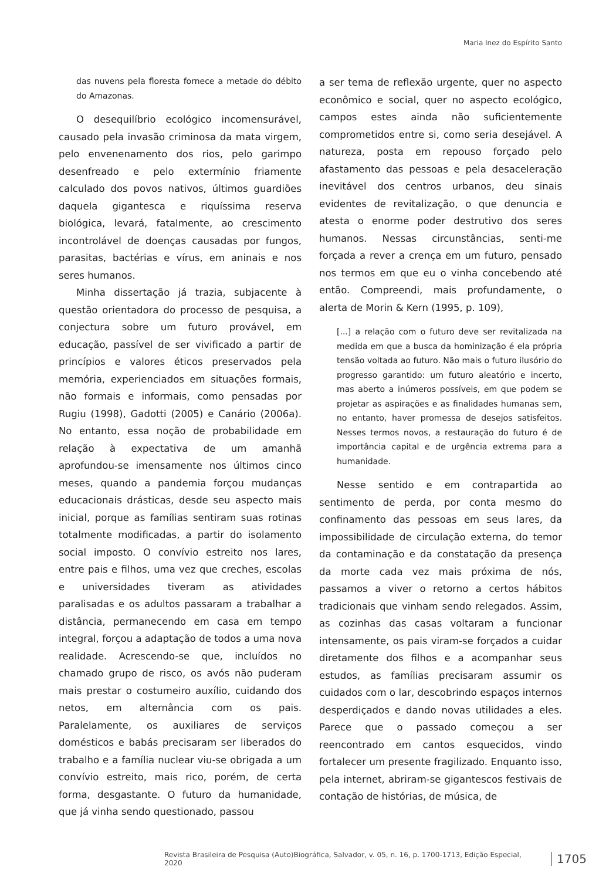Maria Inez do Espírito Santo
das nuvens pela floresta fornece a metade do débito do Amazonas.
O desequilíbrio ecológico incomensurável, causado pela invasão criminosa da mata virgem, pelo envenenamento dos rios, pelo garimpo desenfreado e pelo extermínio friamente calculado dos povos nativos, últimos guardiões daquela gigantesca e riquíssima reserva biológica, levará, fatalmente, ao crescimento incontrolável de doenças causadas por fungos, parasitas, bactérias e vírus, em aninais e nos seres humanos.
Minha dissertação já trazia, subjacente à questão orientadora do processo de pesquisa, a conjectura sobre um futuro provável, em educação, passível de ser vivificado a partir de princípios e valores éticos preservados pela memória, experienciados em situações formais, não formais e informais, como pensadas por Rugiu (1998), Gadotti (2005) e Canário (2006a). No entanto, essa noção de probabilidade em relação à expectativa de um amanhã aprofundou-se imensamente nos últimos cinco meses, quando a pandemia forçou mudanças educacionais drásticas, desde seu aspecto mais inicial, porque as famílias sentiram suas rotinas totalmente modificadas, a partir do isolamento social imposto. O convívio estreito nos lares, entre pais e filhos, uma vez que creches, escolas e universidades tiveram as atividades paralisadas e os adultos passaram a trabalhar a distância, permanecendo em casa em tempo integral, forçou a adaptação de todos a uma nova realidade. Acrescendo-se que, incluídos no chamado grupo de risco, os avós não puderam mais prestar o costumeiro auxílio, cuidando dos netos, em alternância com os pais. Paralelamente, os auxiliares de serviços domésticos e babás precisaram ser liberados do trabalho e a família nuclear viu-se obrigada a um convívio estreito, mais rico, porém, de certa forma, desgastante. O futuro da humanidade, que já vinha sendo questionado, passou
a ser tema de reflexão urgente, quer no aspecto econômico e social, quer no aspecto ecológico, campos estes ainda não suficientemente comprometidos entre si, como seria desejável. A natureza, posta em repouso forçado pelo afastamento das pessoas e pela desaceleração inevitável dos centros urbanos, deu sinais evidentes de revitalização, o que denuncia e atesta o enorme poder destrutivo dos seres humanos. Nessas circunstâncias, senti-me forçada a rever a crença em um futuro, pensado nos termos em que eu o vinha concebendo até então. Compreendi, mais profundamente, o alerta de Morin & Kern (1995, p. 109),
[...] a relação com o futuro deve ser revitalizada na medida em que a busca da hominização é ela própria tensão voltada ao futuro. Não mais o futuro ilusório do progresso garantido: um futuro aleatório e incerto, mas aberto a inúmeros possíveis, em que podem se projetar as aspirações e as finalidades humanas sem, no entanto, haver promessa de desejos satisfeitos. Nesses termos novos, a restauração do futuro é de importância capital e de urgência extrema para a humanidade.
Nesse sentido e em contrapartida ao sentimento de perda, por conta mesmo do confinamento das pessoas em seus lares, da impossibilidade de circulação externa, do temor da contaminação e da constatação da presença da morte cada vez mais próxima de nós, passamos a viver o retorno a certos hábitos tradicionais que vinham sendo relegados. Assim, as cozinhas das casas voltaram a funcionar intensamente, os pais viram-se forçados a cuidar diretamente dos filhos e a acompanhar seus estudos, as famílias precisaram assumir os cuidados com o lar, descobrindo espaços internos desperdiçados e dando novas utilidades a eles. Parece que o passado começou a ser reencontrado em cantos esquecidos, vindo fortalecer um presente fragilizado. Enquanto isso, pela internet, abriram-se gigantescos festivais de contação de histórias, de música, de
Revista Brasileira de Pesquisa (Auto)Biográfica, Salvador, v. 05, n. 16, p. 1700-1713, Edição Especial, 2020 1705